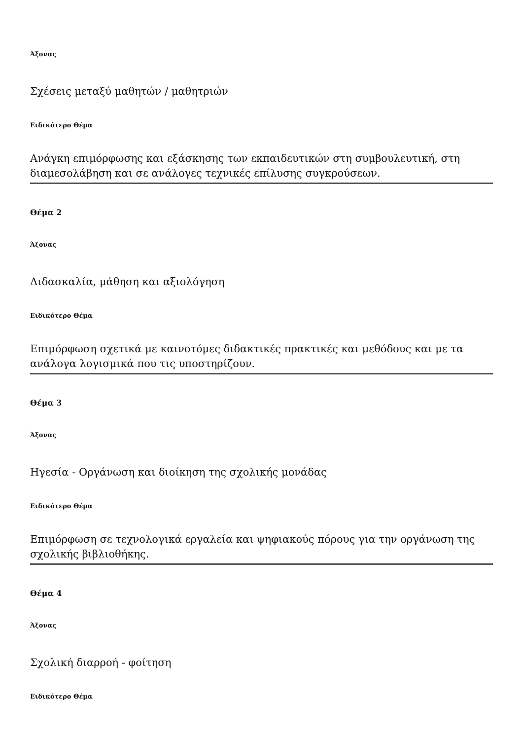Άξονας
Σχέσεις μεταξύ μαθητών / μαθητριών
Ειδικότερο Θέμα
Ανάγκη επιμόρφωσης και εξάσκησης των εκπαιδευτικών στη συμβουλευτική, στη διαμεσολάβηση και σε ανάλογες τεχνικές επίλυσης συγκρούσεων.
Θέμα 2
Άξονας
Διδασκαλία, μάθηση και αξιολόγηση
Ειδικότερο Θέμα
Επιμόρφωση σχετικά με καινοτόμες διδακτικές πρακτικές και μεθόδους και με τα ανάλογα λογισμικά που τις υποστηρίζουν.
Θέμα 3
Άξονας
Ηγεσία - Οργάνωση και διοίκηση της σχολικής μονάδας
Ειδικότερο Θέμα
Επιμόρφωση σε τεχνολογικά εργαλεία και ψηφιακούς πόρους για την οργάνωση της σχολικής βιβλιοθήκης.
Θέμα 4
Άξονας
Σχολική διαρροή - φοίτηση
Ειδικότερο Θέμα